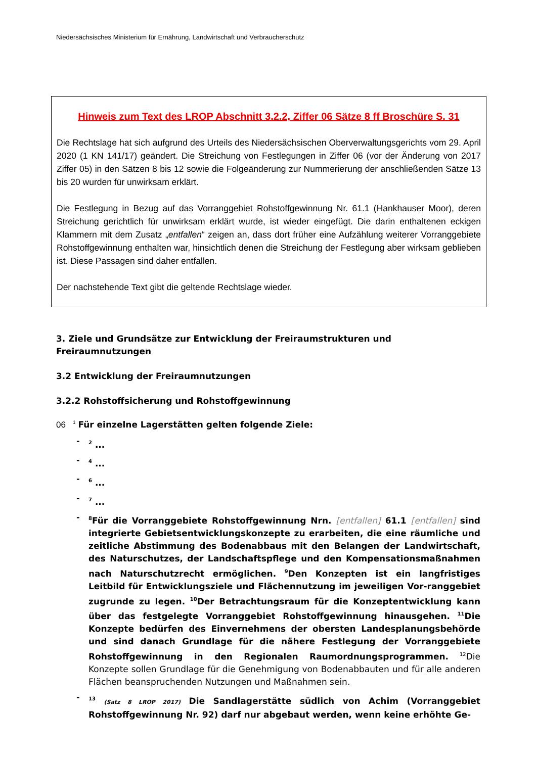Niedersächsisches Ministerium für Ernährung, Landwirtschaft und Verbraucherschutz
Hinweis zum Text des LROP Abschnitt 3.2.2, Ziffer 06 Sätze 8 ff Broschüre S. 31
Die Rechtslage hat sich aufgrund des Urteils des Niedersächsischen Oberverwaltungsgerichts vom 29. April 2020 (1 KN 141/17) geändert. Die Streichung von Festlegungen in Ziffer 06 (vor der Änderung von 2017 Ziffer 05) in den Sätzen 8 bis 12 sowie die Folgeänderung zur Nummerierung der anschließenden Sätze 13 bis 20 wurden für unwirksam erklärt.
Die Festlegung in Bezug auf das Vorranggebiet Rohstoffgewinnung Nr. 61.1 (Hankhauser Moor), deren Streichung gerichtlich für unwirksam erklärt wurde, ist wieder eingefügt. Die darin enthaltenen eckigen Klammern mit dem Zusatz „entfallen“ zeigen an, dass dort früher eine Aufzählung weiterer Vorranggebiete Rohstoffgewinnung enthalten war, hinsichtlich denen die Streichung der Festlegung aber wirksam geblieben ist. Diese Passagen sind daher entfallen.
Der nachstehende Text gibt die geltende Rechtslage wieder.
3. Ziele und Grundsätze zur Entwicklung der Freiraumstrukturen und Freiraumnutzungen
3.2 Entwicklung der Freiraumnutzungen
3.2.2 Rohstoffsicherung und Rohstoffgewinnung
06 <sup>1</sup> Für einzelne Lagerstätten gelten folgende Ziele:
-<sup>2</sup> ...
-<sup>4</sup> ...
-<sup>6</sup> ...
-<sup>7</sup> ...
-<sup>8</sup>Für die Vorranggebiete Rohstoffgewinnung Nrn. [entfallen] 61.1 [entfallen] sind integrierte Gebietsentwicklungskonzepte zu erarbeiten, die eine räumliche und zeitliche Abstimmung des Bodenabbaus mit den Belangen der Landwirtschaft, des Naturschutzes, der Landschaftspflege und den Kompensationsmaßnahmen nach Naturschutzrecht ermöglichen. <sup>9</sup>Den Konzepten ist ein langfristiges Leitbild für Entwicklungsziele und Flächennutzung im jeweiligen Vor-ranggebiet zugrunde zu legen. <sup>10</sup>Der Betrachtungsraum für die Konzeptentwicklung kann über das festgelegte Vorranggebiet Rohstoffgewinnung hinausgehen. <sup>11</sup>Die Konzepte bedürfen des Einvernehmens der obersten Landesplanungsbehörde und sind danach Grundlage für die nähere Festlegung der Vorranggebiete Rohstoffgewinnung in den Regionalen Raumordnungsprogrammen. <sup>12</sup>Die Konzepte sollen Grundlage für die Genehmigung von Bodenabbauten und für alle anderen Flächen beanspruchenden Nutzungen und Maßnahmen sein.
-<sup>13</sup> (Satz 8 LROP 2017) Die Sandlagerstätte südlich von Achim (Vorranggebiet Rohstoffgewinnung Nr. 92) darf nur abgebaut werden, wenn keine erhöhte Ge-